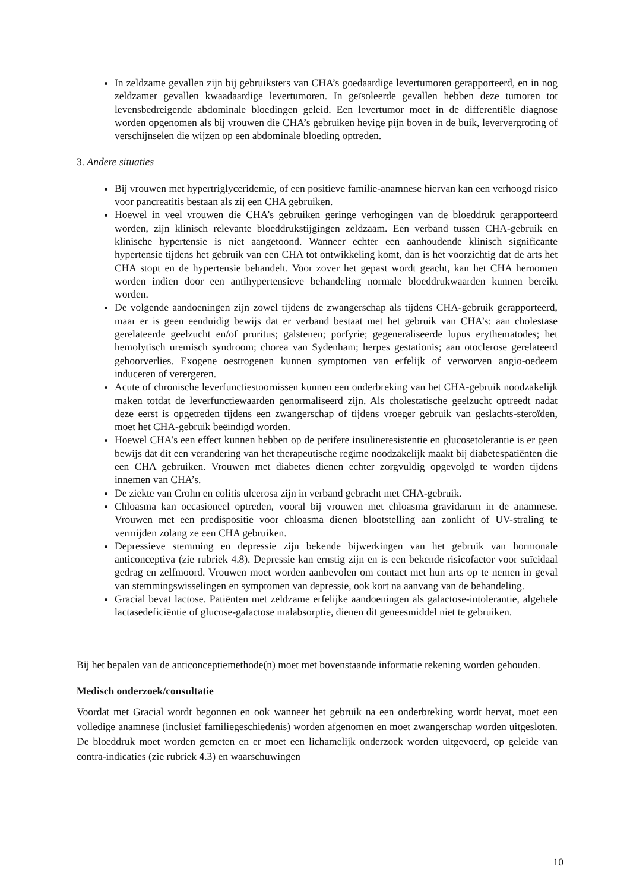In zeldzame gevallen zijn bij gebruiksters van CHA’s goedaardige levertumoren gerapporteerd, en in nog zeldzamer gevallen kwaadaardige levertumoren. In geïsoleerde gevallen hebben deze tumoren tot levensbedreigende abdominale bloedingen geleid. Een levertumor moet in de differentiële diagnose worden opgenomen als bij vrouwen die CHA’s gebruiken hevige pijn boven in de buik, leververgroting of verschijnselen die wijzen op een abdominale bloeding optreden.
3. Andere situaties
Bij vrouwen met hypertriglyceridemie, of een positieve familie-anamnese hiervan kan een verhoogd risico voor pancreatitis bestaan als zij een CHA gebruiken.
Hoewel in veel vrouwen die CHA’s gebruiken geringe verhogingen van de bloeddruk gerapporteerd worden, zijn klinisch relevante bloeddrukstijgingen zeldzaam. Een verband tussen CHA-gebruik en klinische hypertensie is niet aangetoond. Wanneer echter een aanhoudende klinisch significante hypertensie tijdens het gebruik van een CHA tot ontwikkeling komt, dan is het voorzichtig dat de arts het CHA stopt en de hypertensie behandelt. Voor zover het gepast wordt geacht, kan het CHA hernomen worden indien door een antihypertensieve behandeling normale bloeddrukwaarden kunnen bereikt worden.
De volgende aandoeningen zijn zowel tijdens de zwangerschap als tijdens CHA-gebruik gerapporteerd, maar er is geen eenduidig bewijs dat er verband bestaat met het gebruik van CHA’s: aan cholestase gerelateerde geelzucht en/of pruritus; galstenen; porfyrie; gegeneraliseerde lupus erythematodes; het hemolytisch uremisch syndroom; chorea van Sydenham; herpes gestationis; aan otoclerose gerelateerd gehoorverlies. Exogene oestrogenen kunnen symptomen van erfelijk of verworven angio-oedeem induceren of verergeren.
Acute of chronische leverfunctiestoornissen kunnen een onderbreking van het CHA-gebruik noodzakelijk maken totdat de leverfunctiewaarden genormaliseerd zijn. Als cholestatische geelzucht optreedt nadat deze eerst is opgetreden tijdens een zwangerschap of tijdens vroeger gebruik van geslachts-steroïden, moet het CHA-gebruik beëindigd worden.
Hoewel CHA’s een effect kunnen hebben op de perifere insulineresistentie en glucosetolerantie is er geen bewijs dat dit een verandering van het therapeutische regime noodzakelijk maakt bij diabetespatiënten die een CHA gebruiken. Vrouwen met diabetes dienen echter zorgvuldig opgevolgd te worden tijdens innemen van CHA’s.
De ziekte van Crohn en colitis ulcerosa zijn in verband gebracht met CHA-gebruik.
Chloasma kan occasioneel optreden, vooral bij vrouwen met chloasma gravidarum in de anamnese. Vrouwen met een predispositie voor chloasma dienen blootstelling aan zonlicht of UV-straling te vermijden zolang ze een CHA gebruiken.
Depressieve stemming en depressie zijn bekende bijwerkingen van het gebruik van hormonale anticonceptiva (zie rubriek 4.8). Depressie kan ernstig zijn en is een bekende risicofactor voor suïcidaal gedrag en zelfmoord. Vrouwen moet worden aanbevolen om contact met hun arts op te nemen in geval van stemmingswisselingen en symptomen van depressie, ook kort na aanvang van de behandeling.
Gracial bevat lactose. Patiënten met zeldzame erfelijke aandoeningen als galactose-intolerantie, algehele lactasedeficiëntie of glucose-galactose malabsorptie, dienen dit geneesmiddel niet te gebruiken.
Bij het bepalen van de anticonceptiemethode(n) moet met bovenstaande informatie rekening worden gehouden.
Medisch onderzoek/consultatie
Voordat met Gracial wordt begonnen en ook wanneer het gebruik na een onderbreking wordt hervat, moet een volledige anamnese (inclusief familiegeschiedenis) worden afgenomen en moet zwangerschap worden uitgesloten. De bloeddruk moet worden gemeten en er moet een lichamelijk onderzoek worden uitgevoerd, op geleide van contra-indicaties (zie rubriek 4.3) en waarschuwingen
10